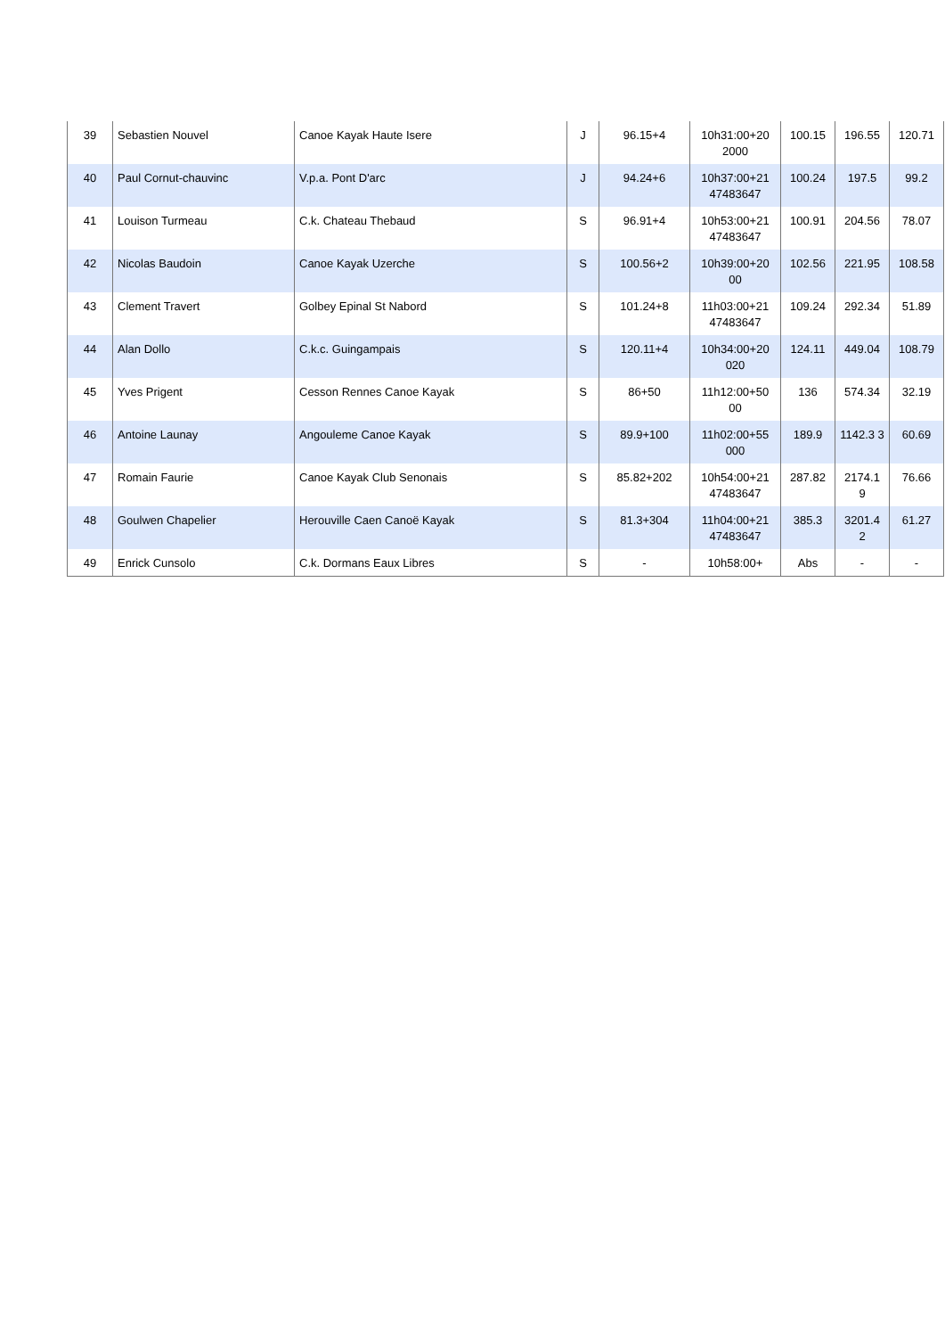| 39 | Sebastien Nouvel | Canoe Kayak Haute Isere | J | 96.15+4 | 10h31:00+20 2000 | 100.15 | 196.55 | 120.71 |
| 40 | Paul Cornut-chauvinc | V.p.a. Pont D'arc | J | 94.24+6 | 10h37:00+21 47483647 | 100.24 | 197.5 | 99.2 |
| 41 | Louison Turmeau | C.k. Chateau Thebaud | S | 96.91+4 | 10h53:00+21 47483647 | 100.91 | 204.56 | 78.07 |
| 42 | Nicolas Baudoin | Canoe Kayak Uzerche | S | 100.56+2 | 10h39:00+20 00 | 102.56 | 221.95 | 108.58 |
| 43 | Clement Travert | Golbey Epinal St Nabord | S | 101.24+8 | 11h03:00+21 47483647 | 109.24 | 292.34 | 51.89 |
| 44 | Alan Dollo | C.k.c. Guingampais | S | 120.11+4 | 10h34:00+20 020 | 124.11 | 449.04 | 108.79 |
| 45 | Yves Prigent | Cesson Rennes Canoe Kayak | S | 86+50 | 11h12:00+50 00 | 136 | 574.34 | 32.19 |
| 46 | Antoine Launay | Angouleme Canoe Kayak | S | 89.9+100 | 11h02:00+55 000 | 189.9 | 1142.3 3 | 60.69 |
| 47 | Romain Faurie | Canoe Kayak Club Senonais | S | 85.82+202 | 10h54:00+21 47483647 | 287.82 | 2174.1 9 | 76.66 |
| 48 | Goulwen Chapelier | Herouville Caen Canoë Kayak | S | 81.3+304 | 11h04:00+21 47483647 | 385.3 | 3201.4 2 | 61.27 |
| 49 | Enrick Cunsolo | C.k. Dormans Eaux Libres | S | - | 10h58:00+ | Abs | - | - |